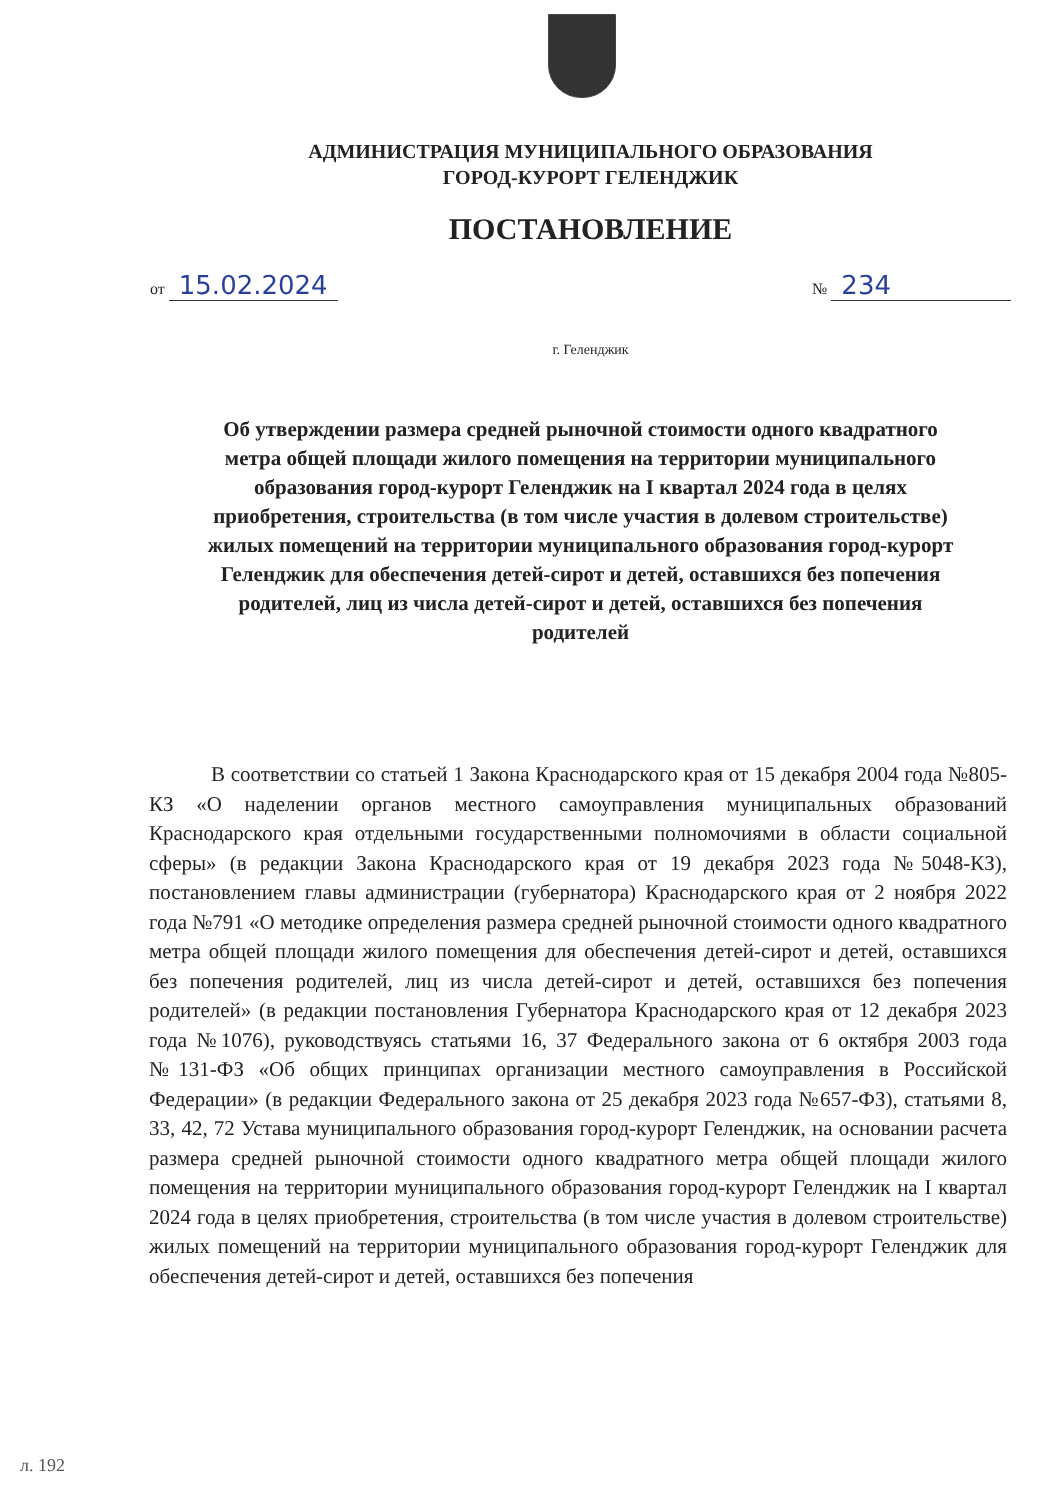АДМИНИСТРАЦИЯ МУНИЦИПАЛЬНОГО ОБРАЗОВАНИЯ
ГОРОД-КУРОРТ ГЕЛЕНДЖИК
ПОСТАНОВЛЕНИЕ
от 15.02.2024
№ 234
г. Геленджик
Об утверждении размера средней рыночной стоимости одного квадратного метра общей площади жилого помещения на территории муниципального образования город-курорт Геленджик на I квартал 2024 года в целях приобретения, строительства (в том числе участия в долевом строительстве) жилых помещений на территории муниципального образования город-курорт Геленджик для обеспечения детей-сирот и детей, оставшихся без попечения родителей, лиц из числа детей-сирот и детей, оставшихся без попечения родителей
В соответствии со статьей 1 Закона Краснодарского края от 15 декабря 2004 года №805-КЗ «О наделении органов местного самоуправления муниципальных образований Краснодарского края отдельными государственными полномочиями в области социальной сферы» (в редакции Закона Краснодарского края от 19 декабря 2023 года №5048-КЗ), постановлением главы администрации (губернатора) Краснодарского края от 2 ноября 2022 года №791 «О методике определения размера средней рыночной стоимости одного квадратного метра общей площади жилого помещения для обеспечения детей-сирот и детей, оставшихся без попечения родителей, лиц из числа детей-сирот и детей, оставшихся без попечения родителей» (в редакции постановления Губернатора Краснодарского края от 12 декабря 2023 года №1076), руководствуясь статьями 16, 37 Федерального закона от 6 октября 2003 года №131-ФЗ «Об общих принципах организации местного самоуправления в Российской Федерации» (в редакции Федерального закона от 25 декабря 2023 года №657-ФЗ), статьями 8, 33, 42, 72 Устава муниципального образования город-курорт Геленджик, на основании расчета размера средней рыночной стоимости одного квадратного метра общей площади жилого помещения на территории муниципального образования город-курорт Геленджик на I квартал 2024 года в целях приобретения, строительства (в том числе участия в долевом строительстве) жилых помещений на территории муниципального образования город-курорт Геленджик для обеспечения детей-сирот и детей, оставшихся без попечения
л. 192